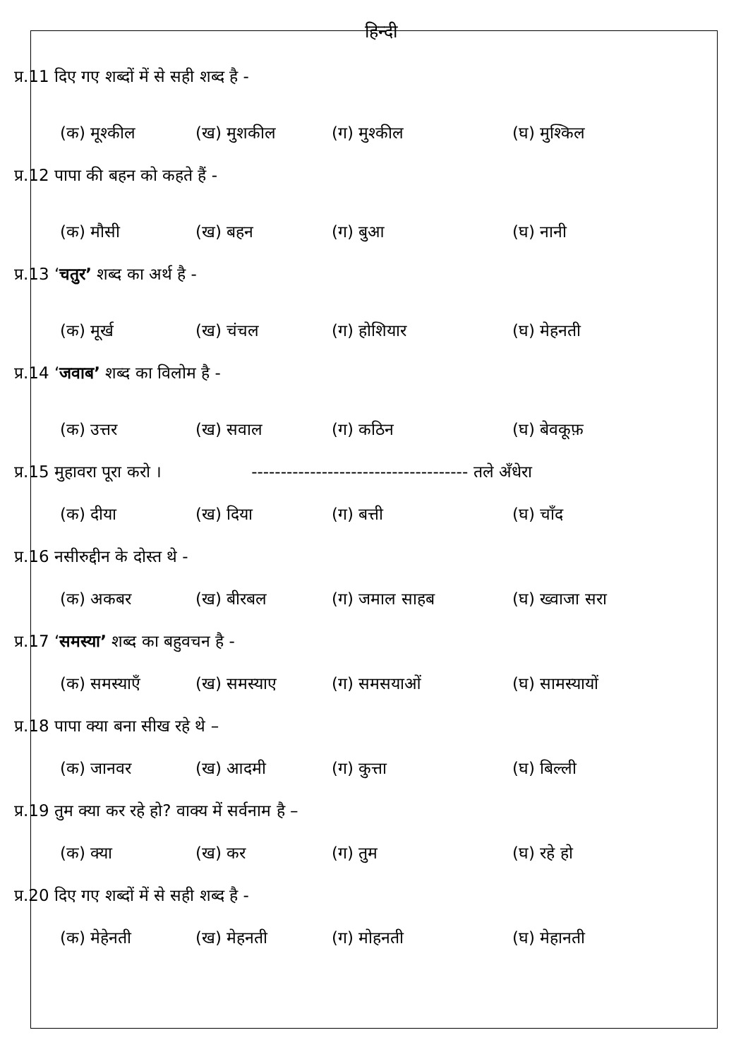हिन्दी
प्र.11 दिए गए शब्दों में से सही शब्द है -
(क) मूश्कील (ख) मुशकील (ग) मुश्कील (घ) मुश्किल
प्र.12 पापा की बहन को कहते हैं -
(क) मौसी (ख) बहन (ग) बुआ (घ) नानी
प्र.13 ‘चतुर’ शब्द का अर्थ है -
(क) मूर्ख (ख) चंचल (ग) होशियार (घ) मेहनती
प्र.14 ‘जवाब’ शब्द का विलोम है -
(क) उत्तर (ख) सवाल (ग) कठिन (घ) बेवकूफ़
प्र.15 मुहावरा पूरा करो । ------------------------------------- तले अँधेरा
(क) दीया (ख) दिया (ग) बत्ती (घ) चाँद
प्र.16 नसीरुद्दीन के दोस्त थे -
(क) अकबर (ख) बीरबल (ग) जमाल साहब (घ) ख्वाजा सरा
प्र.17 ‘समस्या’ शब्द का बहुवचन है -
(क) समस्याएँ (ख) समस्याए (ग) समसयाओं (घ) सामस्यायों
प्र.18 पापा क्या बना सीख रहे थे –
(क) जानवर (ख) आदमी (ग) कुत्ता (घ) बिल्ली
प्र.19 तुम क्या कर रहे हो? वाक्य में सर्वनाम है –
(क) क्या (ख) कर (ग) तुम (घ) रहे हो
प्र.20 दिए गए शब्दों में से सही शब्द है -
(क) मेहेनती (ख) मेहनती (ग) मोहनती (घ) मेहानती